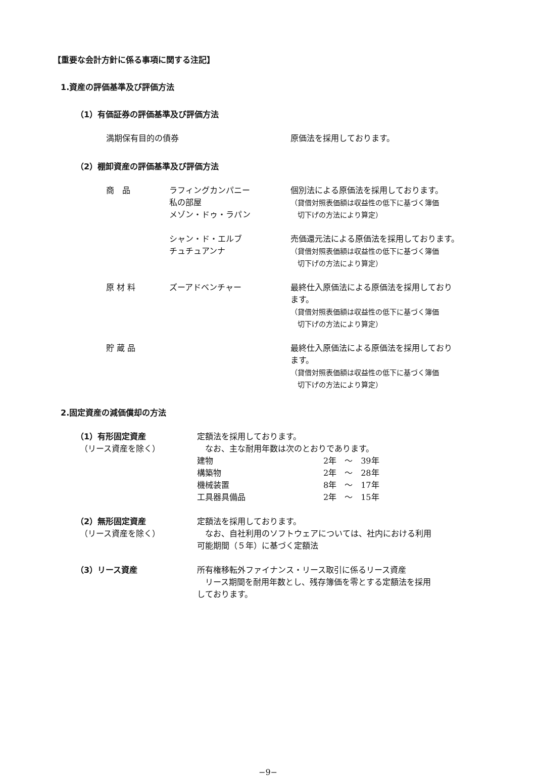【重要な会計方針に係る事項に関する注記】
1.資産の評価基準及び評価方法
（1）有価証券の評価基準及び評価方法
| 満期保有目的の債券 | 原価法を採用しております。 |
（2）棚卸資産の評価基準及び評価方法
| 商 品 | ラフィングカンパニー 私の部屋 メゾン・ドゥ・ラパン | 個別法による原価法を採用しております。 （貸借対照表価額は収益性の低下に基づく簿価 切下げの方法により算定） |
| | シャン・ド・エルブ チュチュアンナ | 売価還元法による原価法を採用しております。 （貸借対照表価額は収益性の低下に基づく簿価 切下げの方法により算定） |
| 原 材 料 | ズーアドベンチャー | 最終仕入原価法による原価法を採用しており ます。 （貸借対照表価額は収益性の低下に基づく簿価 切下げの方法により算定） |
| 貯 蔵 品 | | 最終仕入原価法による原価法を採用しており ます。 （貸借対照表価額は収益性の低下に基づく簿価 切下げの方法により算定） |
2.固定資産の減価償却の方法
| （1）有形固定資産 （リース資産を除く） | 定額法を採用しております。 なお、主な耐用年数は次のとおりであります。 / 建物 / 2年 ～ 39年 / / 構築物 / 2年 ～ 28年 / / 機械装置 / 8年 ～ 17年 / / 工具器具備品 / 2年 ～ 15年 / |
| （2）無形固定資産 （リース資産を除く） | 定額法を採用しております。 なお、自社利用のソフトウェアについては、社内における利用 可能期間（５年）に基づく定額法 |
| （3）リース資産 | 所有権移転外ファイナンス・リース取引に係るリース資産 リース期間を耐用年数とし、残存簿価を零とする定額法を採用 しております。 |
−9−